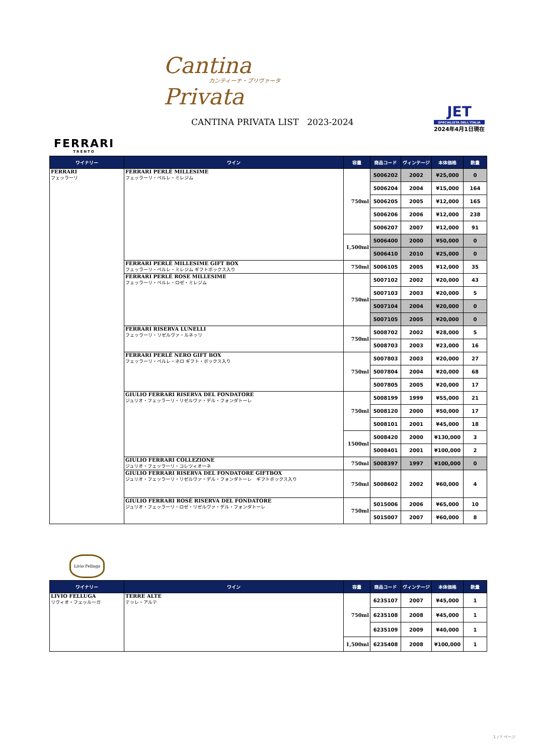Cantina
カンティーナ・プリヴァータ
Privata
CANTINA PRIVATA LIST　2023-2024
JET
SPECIALISTA DELL'ITALIA
2024年4月1日現在
FERRARI
TRENTO
| ワイナリー | ワイン | 容量 | 商品コード | ヴィンテージ | 本体価格 | 数量 |
| --- | --- | --- | --- | --- | --- | --- |
| FERRARI フェッラーリ | FERRARI PERLÉ MILLESIME フェッラーリ・ペルレ・ミレジム | 750ml | 5006202 | 2002 | ¥25,000 | 0 |
| | | | 5006204 | 2004 | ¥15,000 | 164 |
| | | | 5006205 | 2005 | ¥12,000 | 165 |
| | | | 5006206 | 2006 | ¥12,000 | 238 |
| | | | 5006207 | 2007 | ¥12,000 | 91 |
| | | 1,500ml | 5006400 | 2000 | ¥50,000 | 0 |
| | | | 5006410 | 2010 | ¥25,000 | 0 |
| | FERRARI PERLÉ MILLESIME GIFT BOX フェッラーリ・ペルレ・ミレジム ギフトボックス入り | 750ml | 5006105 | 2005 | ¥12,000 | 35 |
| | FERRARI PERLÉ ROSE MILLESIME フェッラーリ・ペルレ・ロゼ・ミレジム | 750ml | 5007102 | 2002 | ¥20,000 | 43 |
| | | | 5007103 | 2003 | ¥20,000 | 5 |
| | | | 5007104 | 2004 | ¥20,000 | 0 |
| | | | 5007105 | 2005 | ¥20,000 | 0 |
| | FERRARI RISERVA LUNELLI フェッラーリ・リゼルヴァ・ルネッリ | 750ml | 5008702 | 2002 | ¥28,000 | 5 |
| | | | 5008703 | 2003 | ¥23,000 | 16 |
| | FERRARI PERLÉ NERO GIFT BOX フェッラーリ・ペルレ・ネロ ギフト・ボックス入り | 750ml | 5007803 | 2003 | ¥20,000 | 27 |
| | | | 5007804 | 2004 | ¥20,000 | 68 |
| | | | 5007805 | 2005 | ¥20,000 | 17 |
| | GIULIO FERRARI RISERVA DEL FONDATORE ジュリオ・フェッラーリ・リゼルヴァ・デル・フォンダトーレ | 750ml | 5008199 | 1999 | ¥55,000 | 21 |
| | | | 5008120 | 2000 | ¥50,000 | 17 |
| | | | 5008101 | 2001 | ¥45,000 | 18 |
| | | 1500ml | 5008420 | 2000 | ¥130,000 | 3 |
| | | | 5008401 | 2001 | ¥100,000 | 2 |
| | GIULIO FERRARI COLLEZIONE ジュリオ・フェッラーリ・コレツィオーネ | 750ml | 5008397 | 1997 | ¥100,000 | 0 |
| | GIULIO FERRARI RISERVA DEL FONDATORE GIFTBOX ジュリオ・フェッラーリ・リゼルヴァ・デル・フォンダトーレ ギフトボックス入り | 750ml | 5008602 | 2002 | ¥60,000 | 4 |
| | GIULIO FERRARI ROSÉ RISERVA DEL FONDATORE ジュリオ・フェッラーリ・ロゼ・リゼルヴァ・デル・フォンダトーレ | 750ml | 5015006 | 2006 | ¥65,000 | 10 |
| | | | 5015007 | 2007 | ¥60,000 | 8 |
Livio Felluga
| ワイナリー | ワイン | 容量 | 商品コード | ヴィンテージ | 本体価格 | 数量 |
| --- | --- | --- | --- | --- | --- | --- |
| LIVIO FELLUGA リヴィオ・フェッルーガ | TERRE ALTE テッレ・アルテ | 750ml | 6235107 | 2007 | ¥45,000 | 1 |
| | | | 6235108 | 2008 | ¥45,000 | 1 |
| | | | 6235109 | 2009 | ¥40,000 | 1 |
| | | 1,500ml | 6235408 | 2008 | ¥100,000 | 1 |
1 / 7 ページ